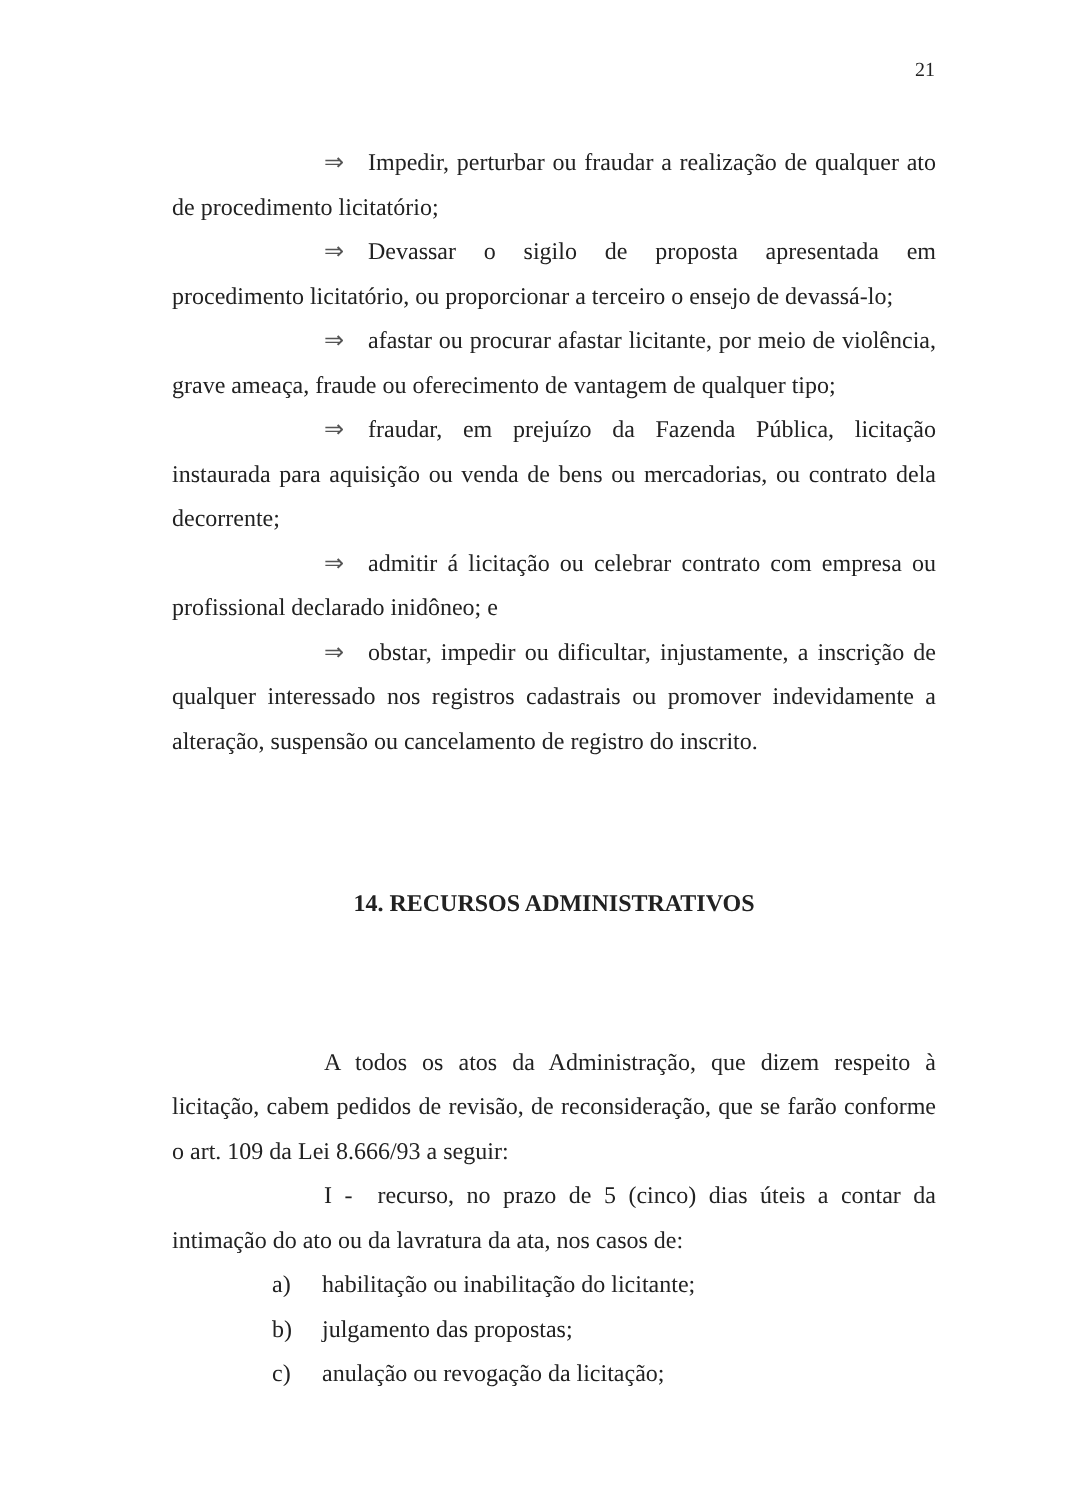21
⇒ Impedir, perturbar ou fraudar a realização de qualquer ato de procedimento licitatório;
⇒ Devassar o sigilo de proposta apresentada em procedimento licitatório, ou proporcionar a terceiro o ensejo de devassá-lo;
⇒ afastar ou procurar afastar licitante, por meio de violência, grave ameaça, fraude ou oferecimento de vantagem de qualquer tipo;
⇒ fraudar, em prejuízo da Fazenda Pública, licitação instaurada para aquisição ou venda de bens ou mercadorias, ou contrato dela decorrente;
⇒ admitir á licitação ou celebrar contrato com empresa ou profissional declarado inidôneo; e
⇒ obstar, impedir ou dificultar, injustamente, a inscrição de qualquer interessado nos registros cadastrais ou promover indevidamente a alteração, suspensão ou cancelamento de registro do inscrito.
14. RECURSOS ADMINISTRATIVOS
A todos os atos da Administração, que dizem respeito à licitação, cabem pedidos de revisão, de reconsideração, que se farão conforme o art. 109 da Lei 8.666/93 a seguir:
I - recurso, no prazo de 5 (cinco) dias úteis a contar da intimação do ato ou da lavratura da ata, nos casos de:
a) habilitação ou inabilitação do licitante;
b) julgamento das propostas;
c) anulação ou revogação da licitação;